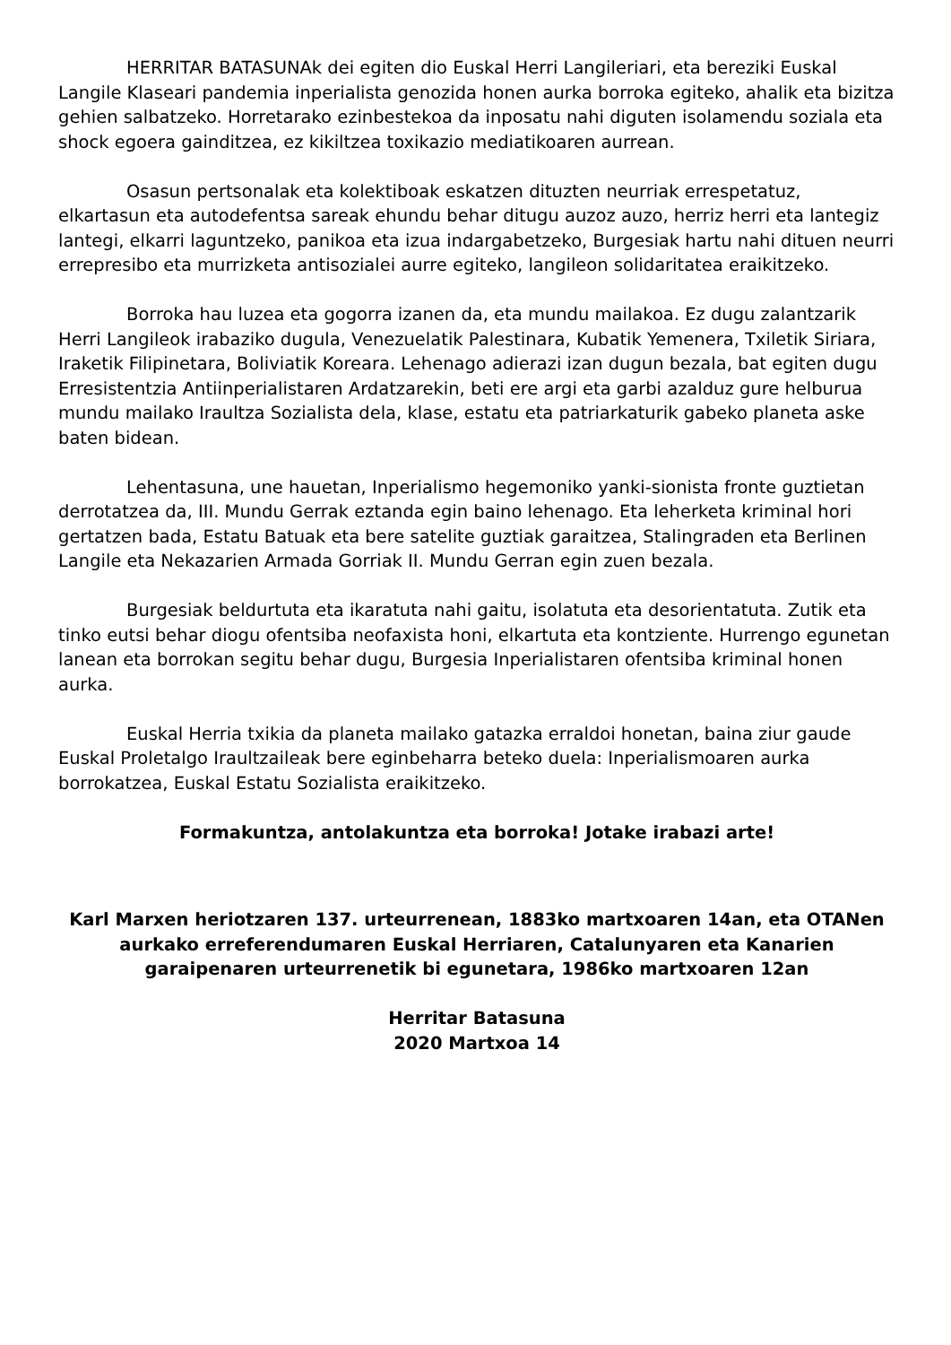HERRITAR BATASUNAk dei egiten dio Euskal Herri Langileriari, eta bereziki Euskal Langile Klaseari pandemia inperialista genozida honen aurka borroka egiteko, ahalik eta bizitza gehien salbatzeko. Horretarako ezinbestekoa da inposatu nahi diguten isolamendu soziala eta shock egoera gainditzea, ez kikiltzea toxikazio mediatikoaren aurrean.
Osasun pertsonalak eta kolektiboak eskatzen dituzten neurriak errespetatuz, elkartasun eta autodefentsa sareak ehundu behar ditugu auzoz auzo, herriz herri eta lantegiz lantegi, elkarri laguntzeko, panikoa eta izua indargabetzeko, Burgesiak hartu nahi dituen neurri errepresibo eta murrizketa antisozialei aurre egiteko, langileon solidaritatea eraikitzeko.
Borroka hau luzea eta gogorra izanen da, eta mundu mailakoa. Ez dugu zalantzarik Herri Langileok irabaziko dugula, Venezuelatik Palestinara, Kubatik Yemenera, Txiletik Siriara, Iraketik Filipinetara, Boliviatik Koreara. Lehenago adierazi izan dugun bezala, bat egiten dugu Erresistentzia Antiinperialistaren Ardatzarekin, beti ere argi eta garbi azalduz gure helburua mundu mailako Iraultza Sozialista dela, klase, estatu eta patriarkaturik gabeko planeta aske baten bidean.
Lehentasuna, une hauetan, Inperialismo hegemoniko yanki-sionista fronte guztietan derrotatzea da, III. Mundu Gerrak eztanda egin baino lehenago. Eta leherketa kriminal hori gertatzen bada, Estatu Batuak eta bere satelite guztiak garaitzea, Stalingraden eta Berlinen Langile eta Nekazarien Armada Gorriak II. Mundu Gerran egin zuen bezala.
Burgesiak beldurtuta eta ikaratuta nahi gaitu, isolatuta eta desorientatuta. Zutik eta tinko eutsi behar diogu ofentsiba neofaxista honi, elkartuta eta kontziente. Hurrengo egunetan lanean eta borrokan segitu behar dugu, Burgesia Inperialistaren ofentsiba kriminal honen aurka.
Euskal Herria txikia da planeta mailako gatazka erraldoi honetan, baina ziur gaude Euskal Proletalgo Iraultzaileak bere eginbeharra beteko duela: Inperialismoaren aurka borrokatzea, Euskal Estatu Sozialista eraikitzeko.
Formakuntza, antolakuntza eta borroka! Jotake irabazi arte!
Karl Marxen heriotzaren 137. urteurrenean, 1883ko martxoaren 14an, eta OTANen aurkako erreferendumaren Euskal Herriaren, Catalunyaren eta Kanarien garaipenaren urteurrenetik bi egunetara, 1986ko martxoaren 12an
Herritar Batasuna
2020 Martxoa 14